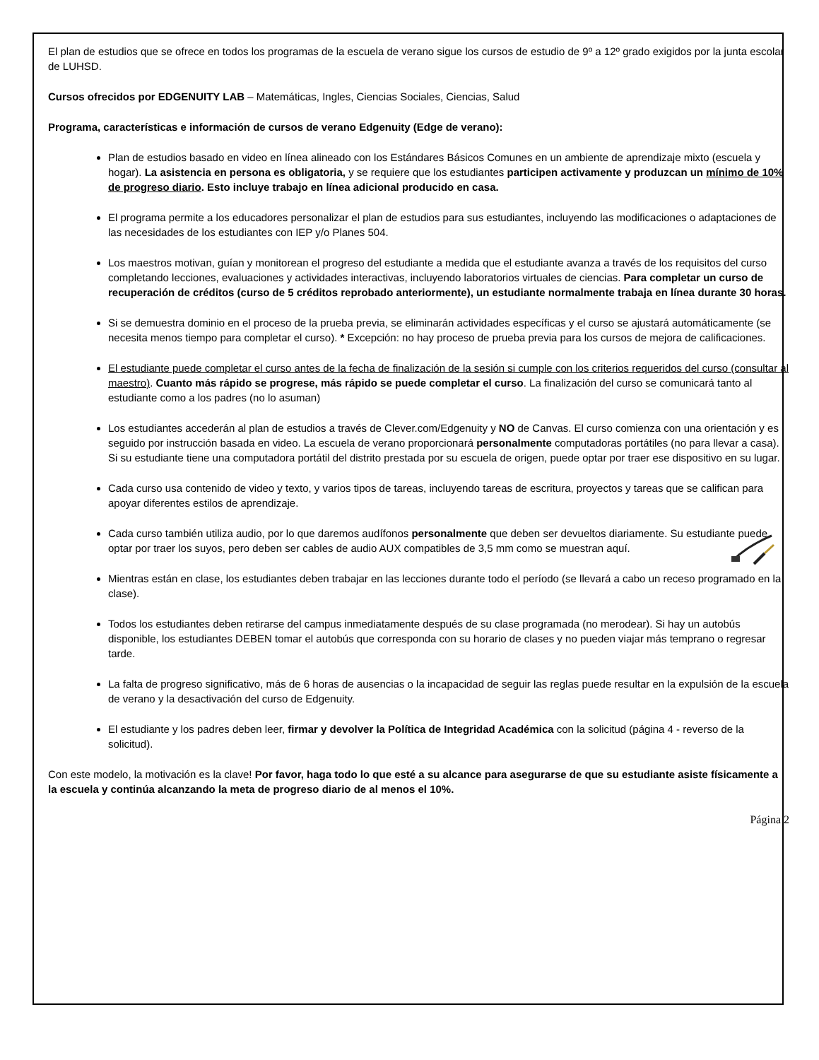El plan de estudios que se ofrece en todos los programas de la escuela de verano sigue los cursos de estudio de 9º a 12º grado exigidos por la junta escolar de LUHSD.
Cursos ofrecidos por EDGENUITY LAB – Matemáticas, Ingles, Ciencias Sociales, Ciencias, Salud
Programa, características e información de cursos de verano Edgenuity (Edge de verano):
Plan de estudios basado en video en línea alineado con los Estándares Básicos Comunes en un ambiente de aprendizaje mixto (escuela y hogar). La asistencia en persona es obligatoria, y se requiere que los estudiantes participen activamente y produzcan un mínimo de 10% de progreso diario. Esto incluye trabajo en línea adicional producido en casa.
El programa permite a los educadores personalizar el plan de estudios para sus estudiantes, incluyendo las modificaciones o adaptaciones de las necesidades de los estudiantes con IEP y/o Planes 504.
Los maestros motivan, guían y monitorean el progreso del estudiante a medida que el estudiante avanza a través de los requisitos del curso completando lecciones, evaluaciones y actividades interactivas, incluyendo laboratorios virtuales de ciencias. Para completar un curso de recuperación de créditos (curso de 5 créditos reprobado anteriormente), un estudiante normalmente trabaja en línea durante 30 horas.
Si se demuestra dominio en el proceso de la prueba previa, se eliminarán actividades específicas y el curso se ajustará automáticamente (se necesita menos tiempo para completar el curso). * Excepción: no hay proceso de prueba previa para los cursos de mejora de calificaciones.
El estudiante puede completar el curso antes de la fecha de finalización de la sesión si cumple con los criterios requeridos del curso (consultar al maestro). Cuanto más rápido se progrese, más rápido se puede completar el curso. La finalización del curso se comunicará tanto al estudiante como a los padres (no lo asuman)
Los estudiantes accederán al plan de estudios a través de Clever.com/Edgenuity y NO de Canvas. El curso comienza con una orientación y es seguido por instrucción basada en video. La escuela de verano proporcionará personalmente computadoras portátiles (no para llevar a casa). Si su estudiante tiene una computadora portátil del distrito prestada por su escuela de origen, puede optar por traer ese dispositivo en su lugar.
Cada curso usa contenido de video y texto, y varios tipos de tareas, incluyendo tareas de escritura, proyectos y tareas que se califican para apoyar diferentes estilos de aprendizaje.
Cada curso también utiliza audio, por lo que daremos audífonos personalmente que deben ser devueltos diariamente. Su estudiante puede optar por traer los suyos, pero deben ser cables de audio AUX compatibles de 3,5 mm como se muestran aquí.
Mientras están en clase, los estudiantes deben trabajar en las lecciones durante todo el período (se llevará a cabo un receso programado en la clase).
Todos los estudiantes deben retirarse del campus inmediatamente después de su clase programada (no merodear). Si hay un autobús disponible, los estudiantes DEBEN tomar el autobús que corresponda con su horario de clases y no pueden viajar más temprano o regresar tarde.
La falta de progreso significativo, más de 6 horas de ausencias o la incapacidad de seguir las reglas puede resultar en la expulsión de la escuela de verano y la desactivación del curso de Edgenuity.
El estudiante y los padres deben leer, firmar y devolver la Política de Integridad Académica con la solicitud (página 4 - reverso de la solicitud).
Con este modelo, la motivación es la clave! Por favor, haga todo lo que esté a su alcance para asegurarse de que su estudiante asiste físicamente a la escuela y continúa alcanzando la meta de progreso diario de al menos el 10%.
Página 2